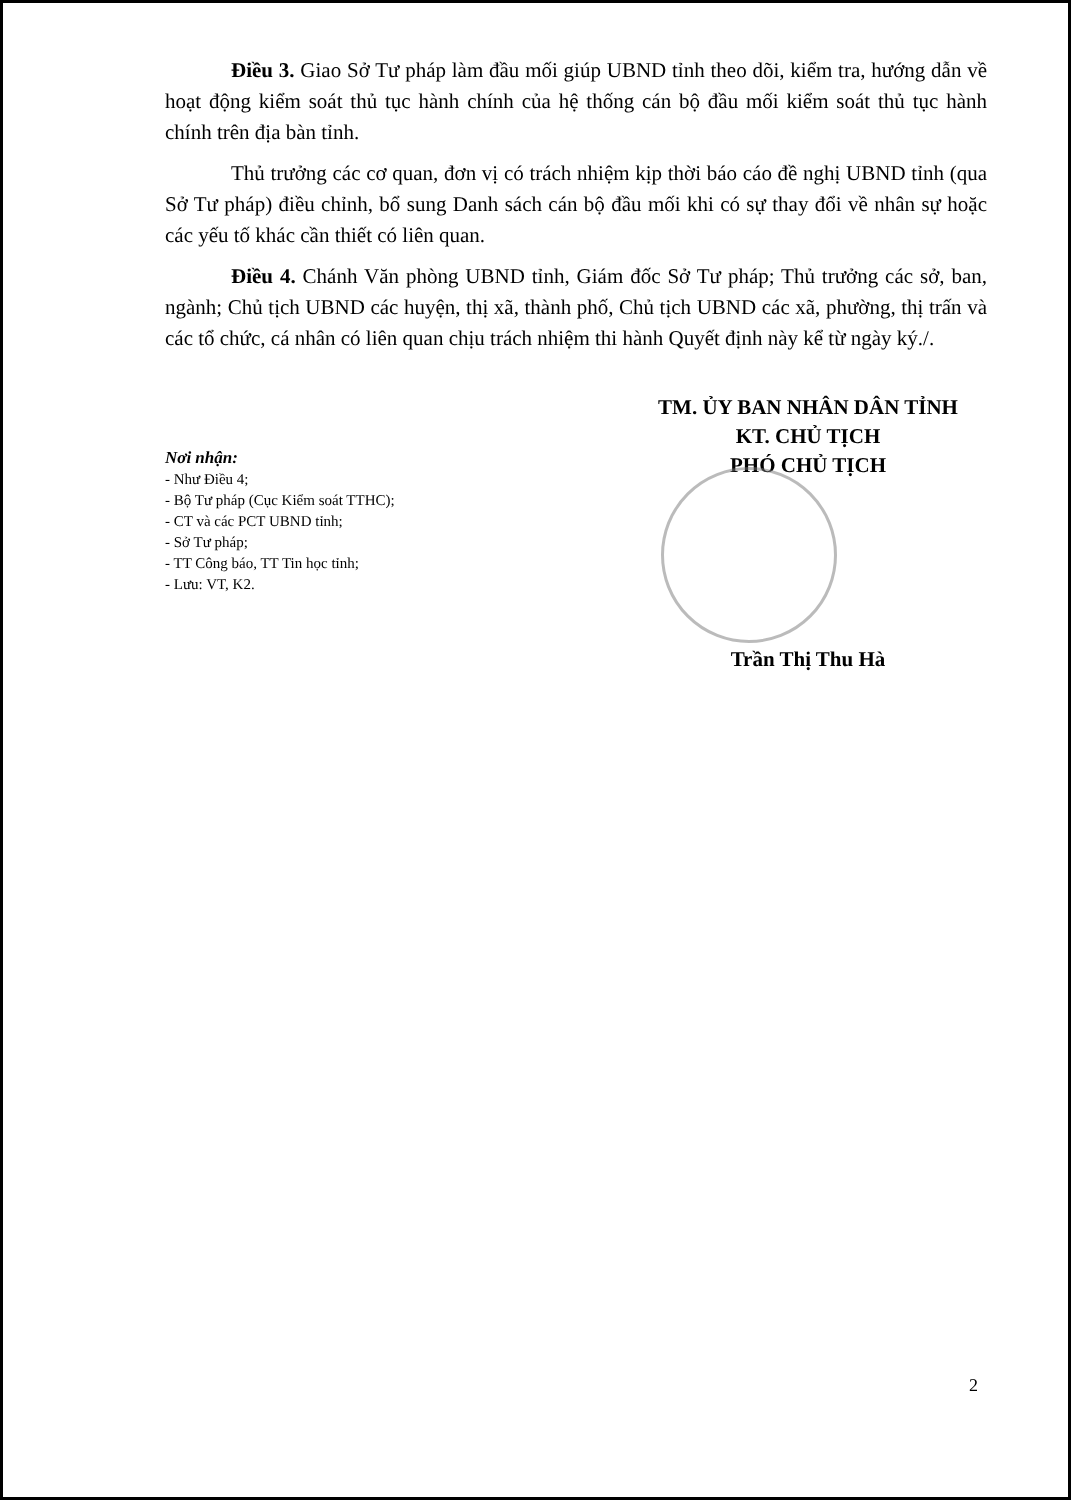Điều 3. Giao Sở Tư pháp làm đầu mối giúp UBND tỉnh theo dõi, kiểm tra, hướng dẫn về hoạt động kiểm soát thủ tục hành chính của hệ thống cán bộ đầu mối kiểm soát thủ tục hành chính trên địa bàn tỉnh.
Thủ trưởng các cơ quan, đơn vị có trách nhiệm kịp thời báo cáo đề nghị UBND tỉnh (qua Sở Tư pháp) điều chỉnh, bổ sung Danh sách cán bộ đầu mối khi có sự thay đổi về nhân sự hoặc các yếu tố khác cần thiết có liên quan.
Điều 4. Chánh Văn phòng UBND tỉnh, Giám đốc Sở Tư pháp; Thủ trưởng các sở, ban, ngành; Chủ tịch UBND các huyện, thị xã, thành phố, Chủ tịch UBND các xã, phường, thị trấn và các tổ chức, cá nhân có liên quan chịu trách nhiệm thi hành Quyết định này kể từ ngày ký./.
TM. ỦY BAN NHÂN DÂN TỈNH
KT. CHỦ TỊCH
PHÓ CHỦ TỊCH
Nơi nhận:
- Như Điều 4;
- Bộ Tư pháp (Cục Kiểm soát TTHC);
- CT và các PCT UBND tỉnh;
- Sở Tư pháp;
- TT Công báo, TT Tin học tỉnh;
- Lưu: VT, K2.
Trần Thị Thu Hà
2